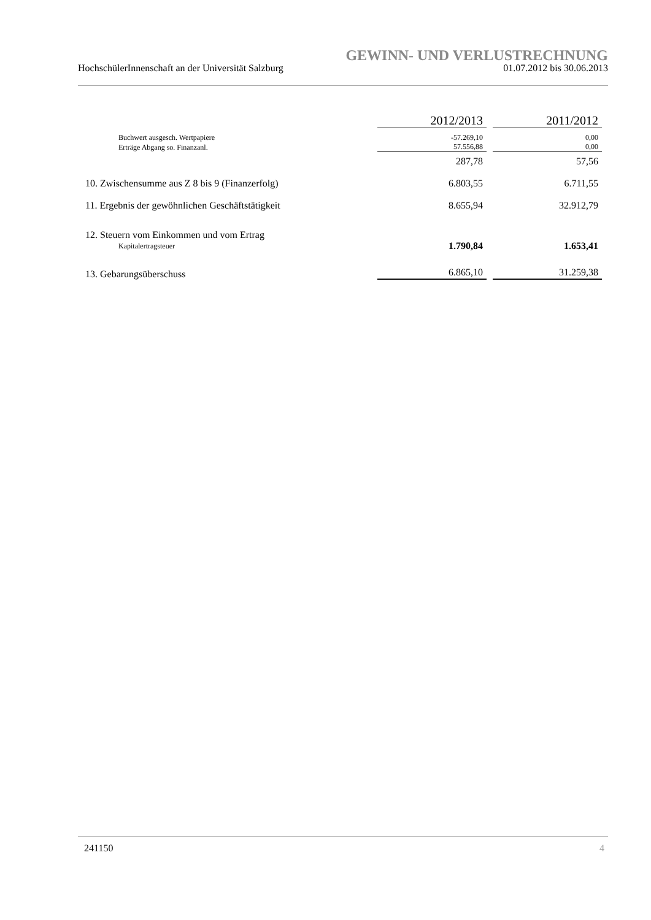GEWINN- UND VERLUSTRECHNUNG
HochschülerInnenschaft an der Universität Salzburg 01.07.2012 bis 30.06.2013
| | 2012/2013 | | 2011/2012 |
| --- | --- | --- | --- |
| Buchwert ausgesch. Wertpapiere | -57.269,10 | | 0,00 |
| Erträge Abgang so. Finanzanl. | 57.556,88 | | 0,00 |
| | 287,78 | | 57,56 |
| 10. Zwischensumme aus Z 8 bis 9 (Finanzerfolg) | 6.803,55 | | 6.711,55 |
| 11. Ergebnis der gewöhnlichen Geschäftstätigkeit | 8.655,94 | | 32.912,79 |
| 12. Steuern vom Einkommen und vom Ertrag | | | |
| Kapitalertragsteuer | 1.790,84 | | 1.653,41 |
| 13. Gebarungsüberschuss | 6.865,10 | | 31.259,38 |
241150 4